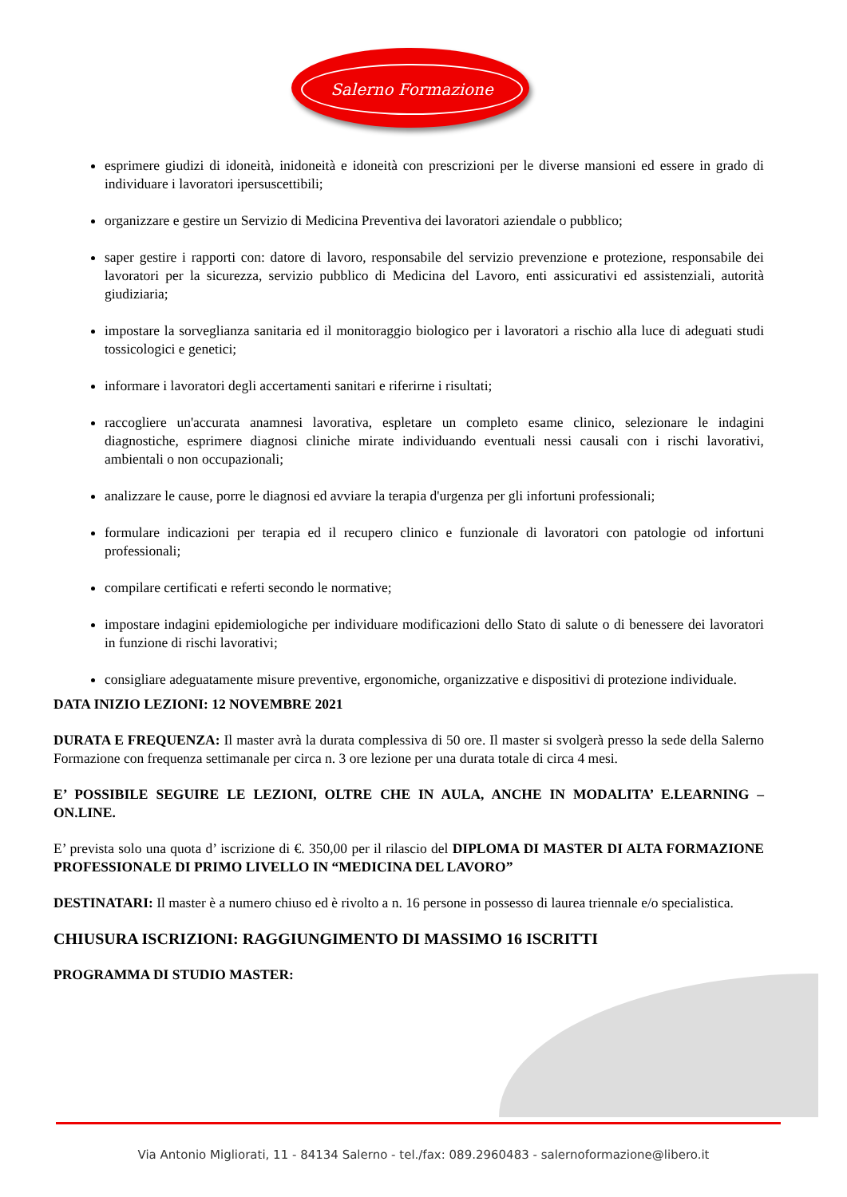Salerno Formazione
esprimere giudizi di idoneità, inidoneità e idoneità con prescrizioni per le diverse mansioni ed essere in grado di individuare i lavoratori ipersuscettibili;
organizzare e gestire un Servizio di Medicina Preventiva dei lavoratori aziendale o pubblico;
saper gestire i rapporti con: datore di lavoro, responsabile del servizio prevenzione e protezione, responsabile dei lavoratori per la sicurezza, servizio pubblico di Medicina del Lavoro, enti assicurativi ed assistenziali, autorità giudiziaria;
impostare la sorveglianza sanitaria ed il monitoraggio biologico per i lavoratori a rischio alla luce di adeguati studi tossicologici e genetici;
informare i lavoratori degli accertamenti sanitari e riferirne i risultati;
raccogliere un'accurata anamnesi lavorativa, espletare un completo esame clinico, selezionare le indagini diagnostiche, esprimere diagnosi cliniche mirate individuando eventuali nessi causali con i rischi lavorativi, ambientali o non occupazionali;
analizzare le cause, porre le diagnosi ed avviare la terapia d'urgenza per gli infortuni professionali;
formulare indicazioni per terapia ed il recupero clinico e funzionale di lavoratori con patologie od infortuni professionali;
compilare certificati e referti secondo le normative;
impostare indagini epidemiologiche per individuare modificazioni dello Stato di salute o di benessere dei lavoratori in funzione di rischi lavorativi;
consigliare adeguatamente misure preventive, ergonomiche, organizzative e dispositivi di protezione individuale.
DATA INIZIO LEZIONI: 12 NOVEMBRE 2021
DURATA E FREQUENZA: Il master avrà la durata complessiva di 50 ore. Il master si svolgerà presso la sede della Salerno Formazione con frequenza settimanale per circa n. 3 ore lezione per una durata totale di circa 4 mesi.
E’ POSSIBILE SEGUIRE LE LEZIONI, OLTRE CHE IN AULA, ANCHE IN MODALITA’ E.LEARNING – ON.LINE.
E’ prevista solo una quota d’ iscrizione di €. 350,00 per il rilascio del DIPLOMA DI MASTER DI ALTA FORMAZIONE PROFESSIONALE DI PRIMO LIVELLO IN “MEDICINA DEL LAVORO”
DESTINATARI: Il master è a numero chiuso ed è rivolto a n. 16 persone in possesso di laurea triennale e/o specialistica.
CHIUSURA ISCRIZIONI: RAGGIUNGIMENTO DI MASSIMO 16 ISCRITTI
PROGRAMMA DI STUDIO MASTER:
Via Antonio Migliorati, 11 - 84134 Salerno - tel./fax: 089.2960483 - salernoformazione@libero.it